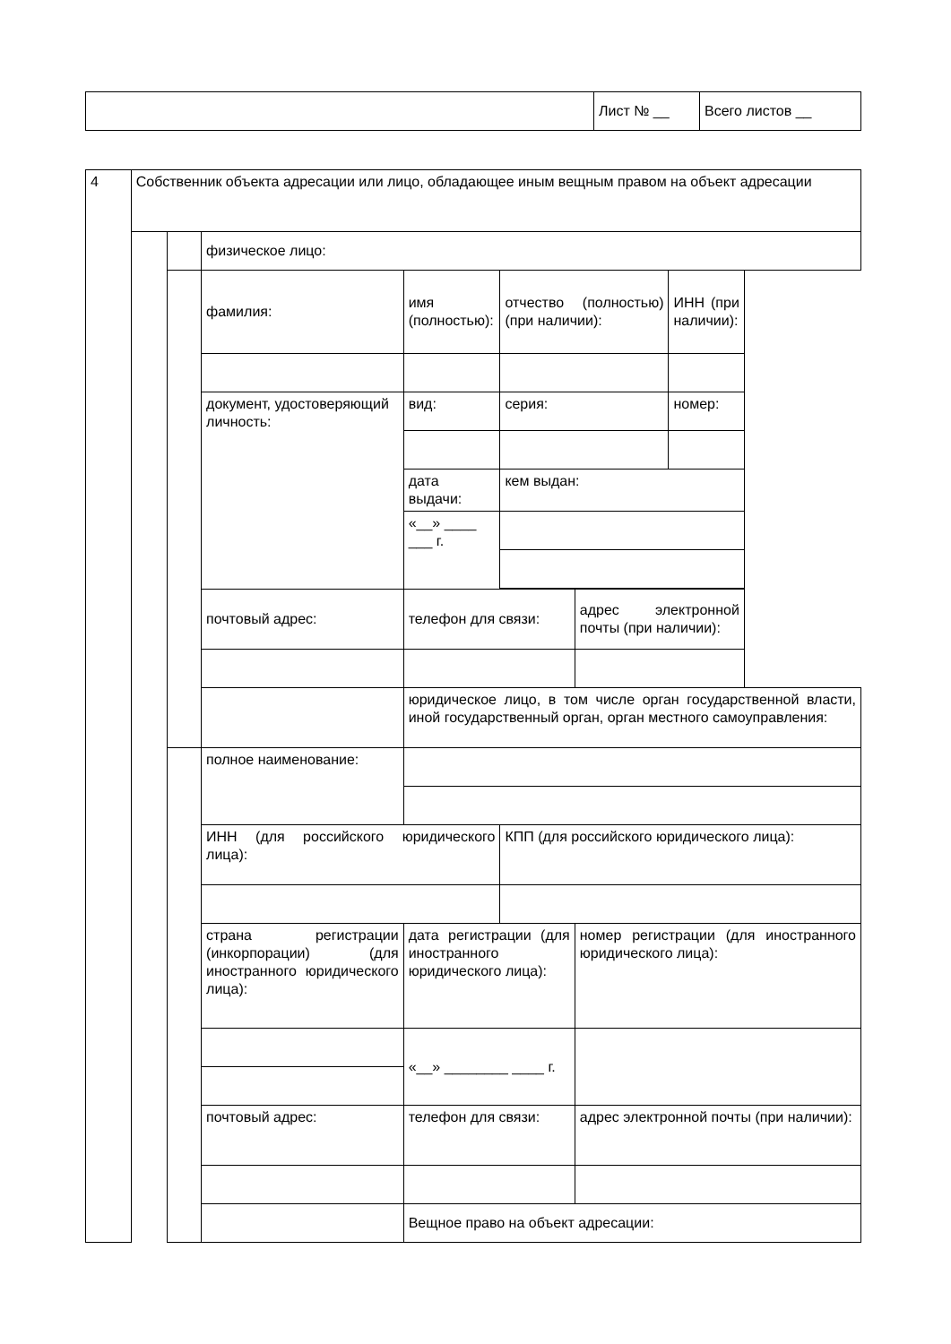| | Лист № __ | Всего листов __ |
| 4 | Собственник объекта адресации или лицо, обладающее иным вещным правом на объект адресации | | | | | | |
| | | | физическое лицо: | | | | |
| | | | фамилия: | имя (полностью): | отчество (полностью) (при наличии): | | ИНН (при наличии): |
| | | | документ, удостоверяющий личность: | вид: | серия: | | номер: |
| | | | | дата выдачи: | кем выдан: | | |
| | | | | «__» ____ ___ г. | | | |
| | | | почтовый адрес: | телефон для связи: | | адрес электронной почты (при наличии): | |
| | | | | юридическое лицо, в том числе орган государственной власти, иной государственный орган, орган местного самоуправления: | | | |
| | | | полное наименование: | | | | |
| | | | ИНН (для российского юридического лица): | | КПП (для российского юридического лица): | | |
| | | | страна регистрации (инкорпорации) (для иностранного юридического лица): | дата регистрации (для иностранного юридического лица): | | номер регистрации (для иностранного юридического лица): | |
| | | | | «__» ________ ____ г. | | | |
| | | | почтовый адрес: | телефон для связи: | | адрес электронной почты (при наличии): | |
| | | | | Вещное право на объект адресации: | | | |